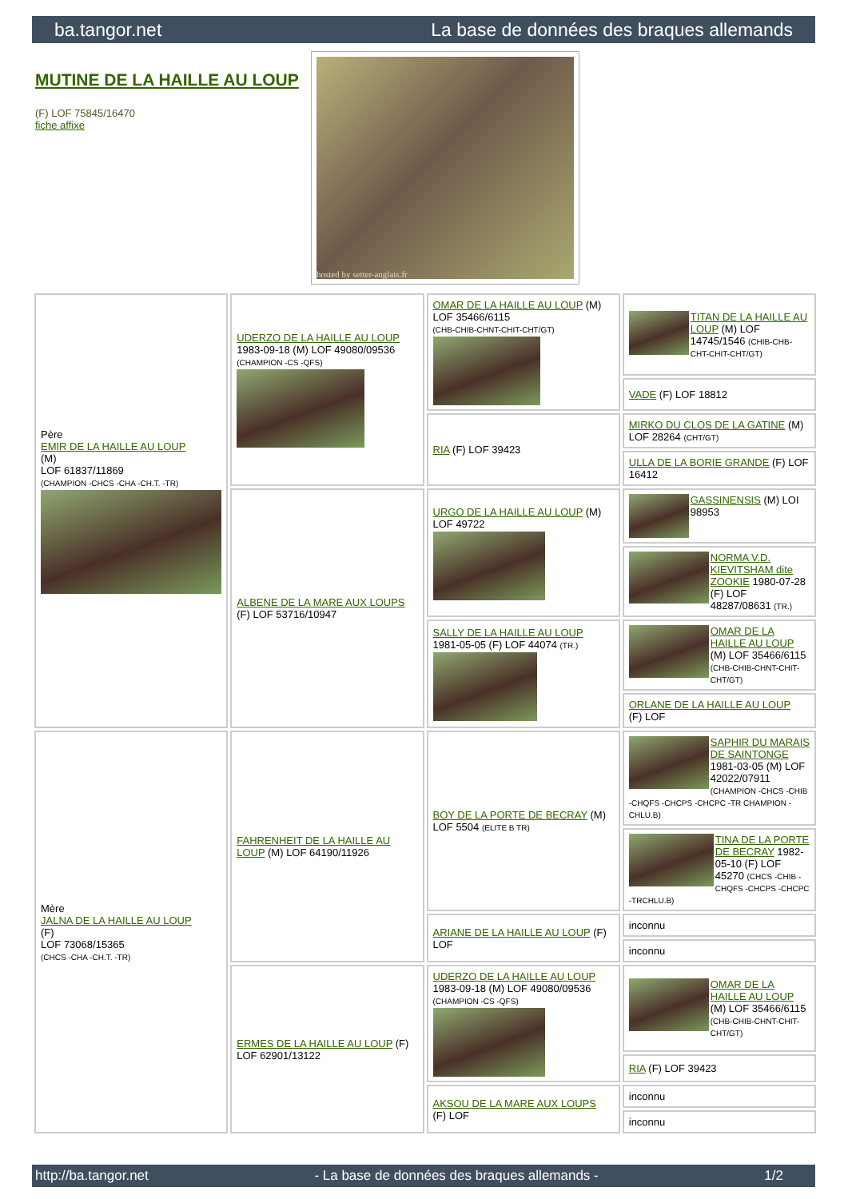ba.tangor.net La base de données des braques allemands
MUTINE DE LA HAILLE AU LOUP
(F) LOF 75845/16470
fiche affixe
hosted by setter-anglais.fr
| Père EMIR DE LA HAILLE AU LOUP (M) LOF 61837/11869 (CHAMPION -CHCS -CHA -CH.T. -TR) | UDERZO DE LA HAILLE AU LOUP 1983-09-18 (M) LOF 49080/09536 (CHAMPION -CS -QFS) | OMAR DE LA HAILLE AU LOUP (M) LOF 35466/6115 (CHB-CHIB-CHNT-CHIT-CHT/GT) | TITAN DE LA HAILLE AU LOUP (M) LOF 14745/1546 (CHIB-CHB-CHT-CHIT-CHT/GT) |
| | | | VADE (F) LOF 18812 |
| | | RIA (F) LOF 39423 | MIRKO DU CLOS DE LA GATINE (M) LOF 28264 (CHT/GT) |
| | | | ULLA DE LA BORIE GRANDE (F) LOF 16412 |
| | ALBENE DE LA MARE AUX LOUPS (F) LOF 53716/10947 | URGO DE LA HAILLE AU LOUP (M) LOF 49722 | GASSINENSIS (M) LOI 98953 |
| | | | NORMA V.D. KIEVITSHAM dite ZOOKIE 1980-07-28 (F) LOF 48287/08631 (TR.) |
| | | SALLY DE LA HAILLE AU LOUP 1981-05-05 (F) LOF 44074 (TR.) | OMAR DE LA HAILLE AU LOUP (M) LOF 35466/6115 (CHB-CHIB-CHNT-CHIT-CHT/GT) |
| | | | ORLANE DE LA HAILLE AU LOUP (F) LOF |
| Mère JALNA DE LA HAILLE AU LOUP (F) LOF 73068/15365 (CHCS -CHA -CH.T. -TR) | FAHRENHEIT DE LA HAILLE AU LOUP (M) LOF 64190/11926 | BOY DE LA PORTE DE BECRAY (M) LOF 5504 (ELITE B TR) | SAPHIR DU MARAIS DE SAINTONGE 1981-03-05 (M) LOF 42022/07911 (CHAMPION -CHCS -CHIB -CHQFS -CHCPS -CHCPC -TR CHAMPION -CHLU.B) |
| | | | TINA DE LA PORTE DE BECRAY 1982-05-10 (F) LOF 45270 (CHCS -CHIB -CHQFS -CHCPS -CHCPC -TRCHLU.B) |
| | | ARIANE DE LA HAILLE AU LOUP (F) LOF | inconnu |
| | | | inconnu |
| | ERMES DE LA HAILLE AU LOUP (F) LOF 62901/13122 | UDERZO DE LA HAILLE AU LOUP 1983-09-18 (M) LOF 49080/09536 (CHAMPION -CS -QFS) | OMAR DE LA HAILLE AU LOUP (M) LOF 35466/6115 (CHB-CHIB-CHNT-CHIT-CHT/GT) |
| | | | RIA (F) LOF 39423 |
| | | AKSOU DE LA MARE AUX LOUPS (F) LOF | inconnu |
| | | | inconnu |
http://ba.tangor.net - La base de données des braques allemands - 1/2